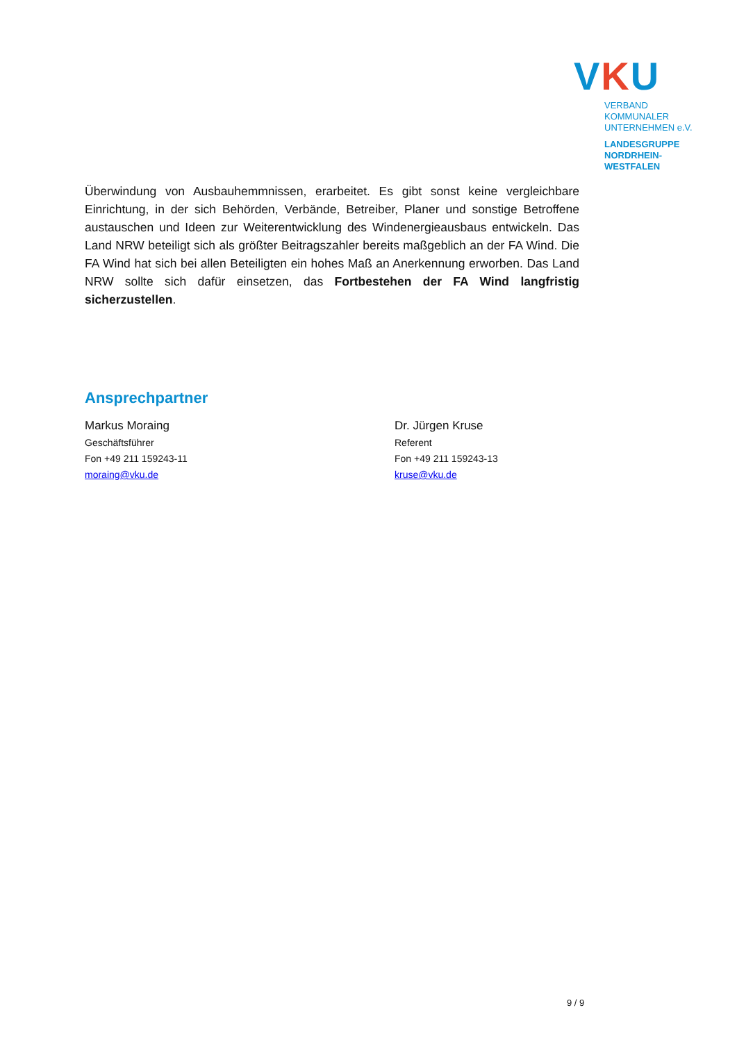VKU
VERBAND KOMMUNALER
UNTERNEHMEN e.V.
LANDESGRUPPE
NORDRHEIN-WESTFALEN
Überwindung von Ausbauhemmnissen, erarbeitet. Es gibt sonst keine vergleichbare Einrichtung, in der sich Behörden, Verbände, Betreiber, Planer und sonstige Betroffene austauschen und Ideen zur Weiterentwicklung des Windenergieausbaus entwickeln. Das Land NRW beteiligt sich als größter Beitragszahler bereits maßgeblich an der FA Wind. Die FA Wind hat sich bei allen Beteiligten ein hohes Maß an Anerkennung erworben. Das Land NRW sollte sich dafür einsetzen, das Fortbestehen der FA Wind langfristig sicherzustellen.
Ansprechpartner
Markus Moraing
Geschäftsführer
Fon +49 211 159243-11
moraing@vku.de
Dr. Jürgen Kruse
Referent
Fon +49 211 159243-13
kruse@vku.de
9 / 9